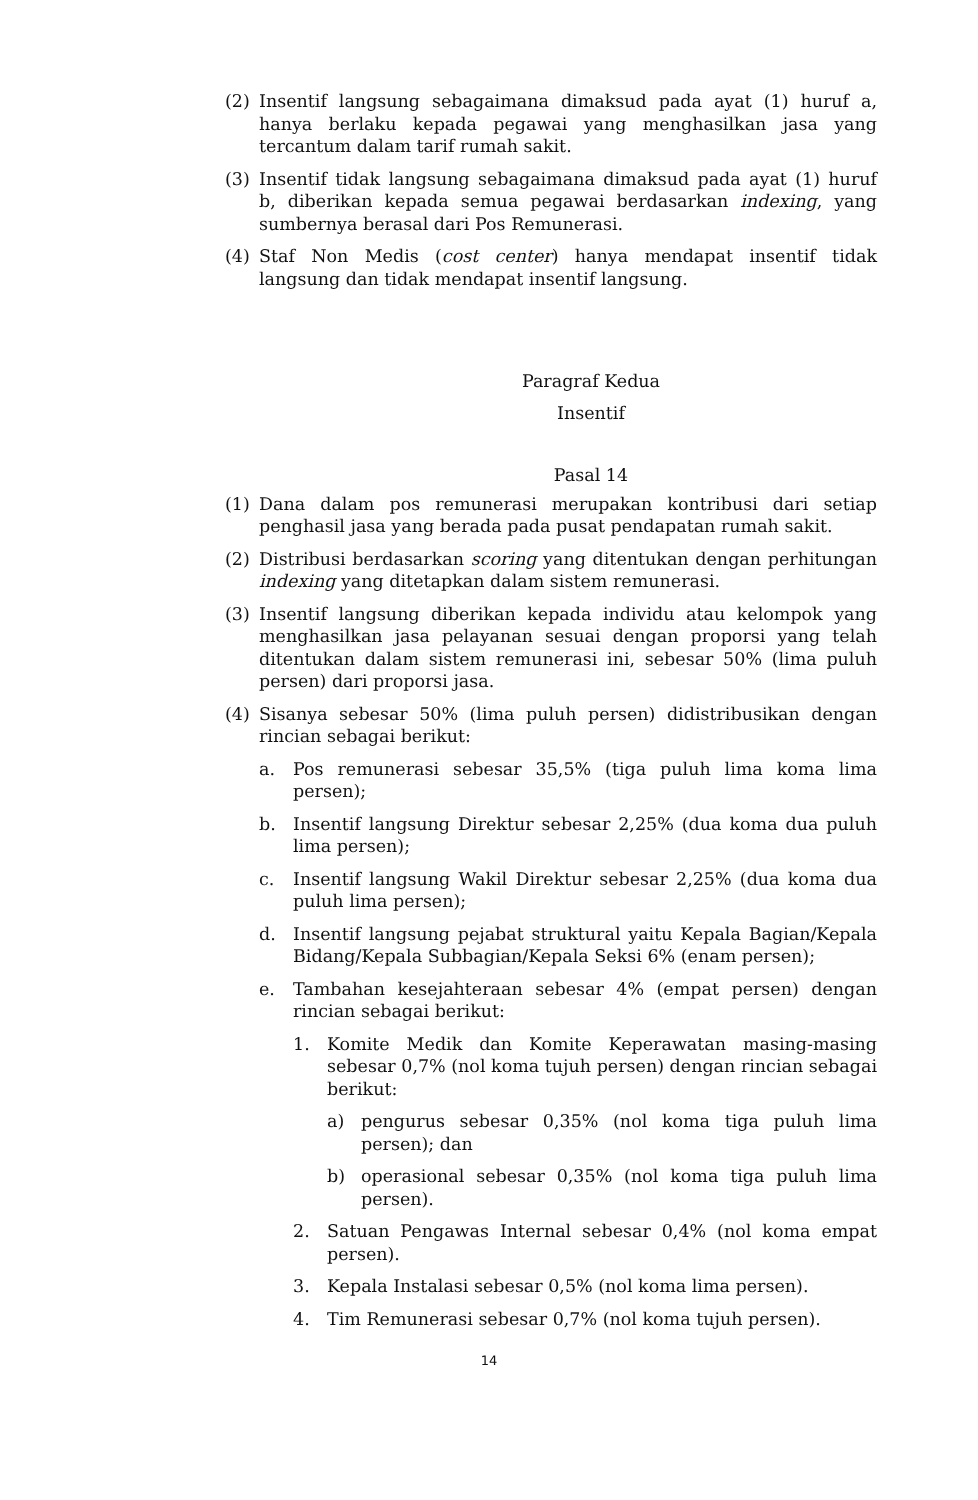(2) Insentif langsung sebagaimana dimaksud pada ayat (1) huruf a, hanya berlaku kepada pegawai yang menghasilkan jasa yang tercantum dalam tarif rumah sakit.
(3) Insentif tidak langsung sebagaimana dimaksud pada ayat (1) huruf b, diberikan kepada semua pegawai berdasarkan indexing, yang sumbernya berasal dari Pos Remunerasi.
(4) Staf Non Medis (cost center) hanya mendapat insentif tidak langsung dan tidak mendapat insentif langsung.
Paragraf Kedua
Insentif
Pasal 14
(1) Dana dalam pos remunerasi merupakan kontribusi dari setiap penghasil jasa yang berada pada pusat pendapatan rumah sakit.
(2) Distribusi berdasarkan scoring yang ditentukan dengan perhitungan indexing yang ditetapkan dalam sistem remunerasi.
(3) Insentif langsung diberikan kepada individu atau kelompok yang menghasilkan jasa pelayanan sesuai dengan proporsi yang telah ditentukan dalam sistem remunerasi ini, sebesar 50% (lima puluh persen) dari proporsi jasa.
(4) Sisanya sebesar 50% (lima puluh persen) didistribusikan dengan rincian sebagai berikut:
a. Pos remunerasi sebesar 35,5% (tiga puluh lima koma lima persen);
b. Insentif langsung Direktur sebesar 2,25% (dua koma dua puluh lima persen);
c. Insentif langsung Wakil Direktur sebesar 2,25% (dua koma dua puluh lima persen);
d. Insentif langsung pejabat struktural yaitu Kepala Bagian/Kepala Bidang/Kepala Subbagian/Kepala Seksi 6% (enam persen);
e. Tambahan kesejahteraan sebesar 4% (empat persen) dengan rincian sebagai berikut:
1. Komite Medik dan Komite Keperawatan masing-masing sebesar 0,7% (nol koma tujuh persen) dengan rincian sebagai berikut:
a) pengurus sebesar 0,35% (nol koma tiga puluh lima persen); dan
b) operasional sebesar 0,35% (nol koma tiga puluh lima persen).
2. Satuan Pengawas Internal sebesar 0,4% (nol koma empat persen).
3. Kepala Instalasi sebesar 0,5% (nol koma lima persen).
4. Tim Remunerasi sebesar 0,7% (nol koma tujuh persen).
14